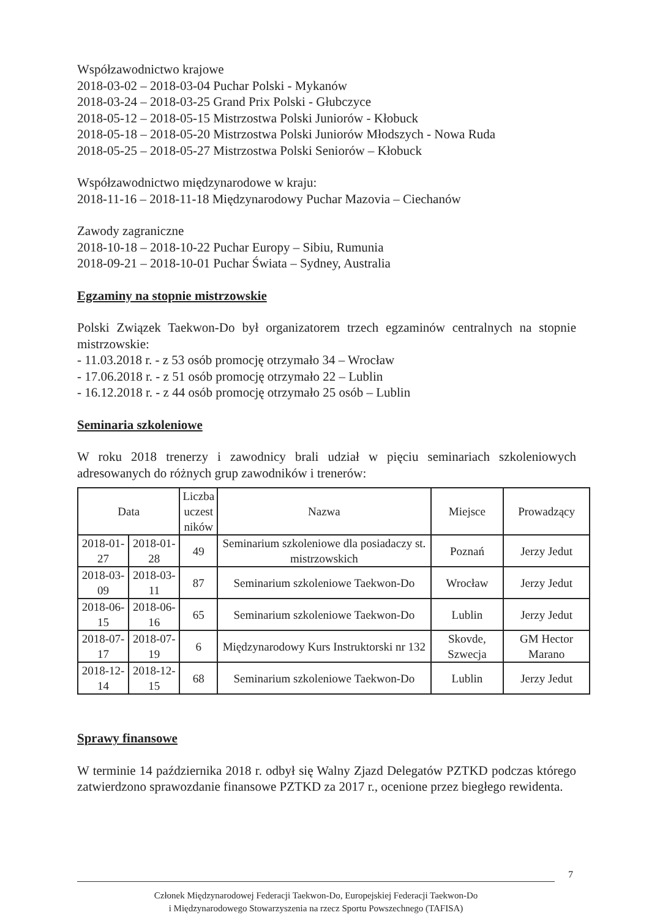Współzawodnictwo krajowe
2018-03-02 – 2018-03-04 Puchar Polski - Mykanów
2018-03-24 – 2018-03-25 Grand Prix Polski - Głubczyce
2018-05-12 – 2018-05-15 Mistrzostwa Polski Juniorów - Kłobuck
2018-05-18 – 2018-05-20 Mistrzostwa Polski Juniorów Młodszych - Nowa Ruda
2018-05-25 – 2018-05-27 Mistrzostwa Polski Seniorów – Kłobuck
Współzawodnictwo międzynarodowe w kraju:
2018-11-16 – 2018-11-18 Międzynarodowy Puchar Mazovia – Ciechanów
Zawody zagraniczne
2018-10-18 – 2018-10-22 Puchar Europy – Sibiu, Rumunia
2018-09-21 – 2018-10-01 Puchar Świata – Sydney, Australia
Egzaminy na stopnie mistrzowskie
Polski Związek Taekwon-Do był organizatorem trzech egzaminów centralnych na stopnie mistrzowskie:
- 11.03.2018 r. - z 53 osób promocję otrzymało 34 – Wrocław
- 17.06.2018 r. - z 51 osób promocję otrzymało 22 – Lublin
- 16.12.2018 r. - z 44 osób promocję otrzymało 25 osób – Lublin
Seminaria szkoleniowe
W roku 2018 trenerzy i zawodnicy brali udział w pięciu seminariach szkoleniowych adresowanych do różnych grup zawodników i trenerów:
| Data | | Liczba uczest ników | Nazwa | Miejsce | Prowadzący |
| --- | --- | --- | --- | --- | --- |
| 2018-01-27 | 2018-01-28 | 49 | Seminarium szkoleniowe dla posiadaczy st. mistrzowskich | Poznań | Jerzy Jedut |
| 2018-03-09 | 2018-03-11 | 87 | Seminarium szkoleniowe Taekwon-Do | Wrocław | Jerzy Jedut |
| 2018-06-15 | 2018-06-16 | 65 | Seminarium szkoleniowe Taekwon-Do | Lublin | Jerzy Jedut |
| 2018-07-17 | 2018-07-19 | 6 | Międzynarodowy Kurs Instruktorski nr 132 | Skovde, Szwecja | GM Hector Marano |
| 2018-12-14 | 2018-12-15 | 68 | Seminarium szkoleniowe Taekwon-Do | Lublin | Jerzy Jedut |
Sprawy finansowe
W terminie 14 października 2018 r. odbył się Walny Zjazd Delegatów PZTKD podczas którego zatwierdzono sprawozdanie finansowe PZTKD za 2017 r., ocenione przez biegłego rewidenta.
7
Członek Międzynarodowej Federacji Taekwon-Do, Europejskiej Federacji Taekwon-Do
i Międzynarodowego Stowarzyszenia na rzecz Sportu Powszechnego (TAFISA)